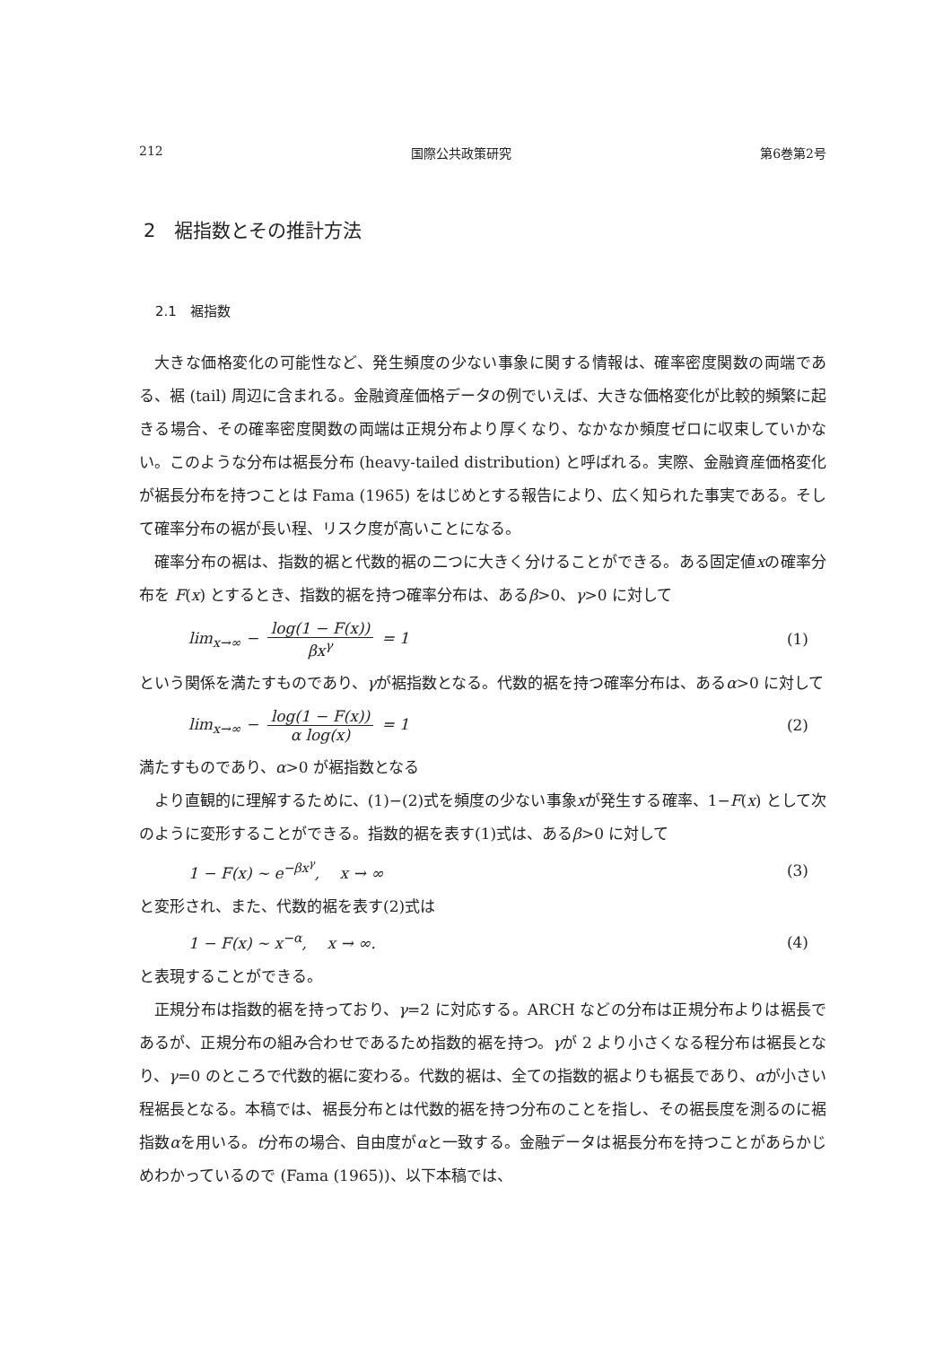212 国際公共政策研究 第6巻第2号
2　裾指数とその推計方法
2.1　裾指数
大きな価格変化の可能性など、発生頻度の少ない事象に関する情報は、確率密度関数の両端である、裾 (tail) 周辺に含まれる。金融資産価格データの例でいえば、大きな価格変化が比較的頻繁に起きる場合、その確率密度関数の両端は正規分布より厚くなり、なかなか頻度ゼロに収束していかない。このような分布は裾長分布 (heavy-tailed distribution) と呼ばれる。実際、金融資産価格変化が裾長分布を持つことは Fama (1965) をはじめとする報告により、広く知られた事実である。そして確率分布の裾が長い程、リスク度が高いことになる。
確率分布の裾は、指数的裾と代数的裾の二つに大きく分けることができる。ある固定値xの確率分布を F(x) とするとき、指数的裾を持つ確率分布は、あるβ>0、γ>0 に対して
lim<sub>x→∞</sub> − log(1 − F(x)) βx<sup>γ</sup> = 1 (1)
という関係を満たすものであり、γが裾指数となる。代数的裾を持つ確率分布は、あるα>0 に対して
lim<sub>x→∞</sub> − log(1 − F(x)) α log(x) = 1 (2)
満たすものであり、α>0 が裾指数となる
より直観的に理解するために、(1)−(2)式を頻度の少ない事象xが発生する確率、1−F(x) として次のように変形することができる。指数的裾を表す(1)式は、あるβ>0 に対して
1 − F(x) ∼ e<sup>−βx<sup>γ</sup></sup>,　 x → ∞ (3)
と変形され、また、代数的裾を表す(2)式は
1 − F(x) ∼ x<sup>−α</sup>,　 x → ∞. (4)
と表現することができる。
正規分布は指数的裾を持っており、γ=2 に対応する。ARCH などの分布は正規分布よりは裾長であるが、正規分布の組み合わせであるため指数的裾を持つ。γが 2 より小さくなる程分布は裾長となり、γ=0 のところで代数的裾に変わる。代数的裾は、全ての指数的裾よりも裾長であり、αが小さい程裾長となる。本稿では、裾長分布とは代数的裾を持つ分布のことを指し、その裾長度を測るのに裾指数αを用いる。t分布の場合、自由度がαと一致する。金融データは裾長分布を持つことがあらかじめわかっているので (Fama (1965))、以下本稿では、